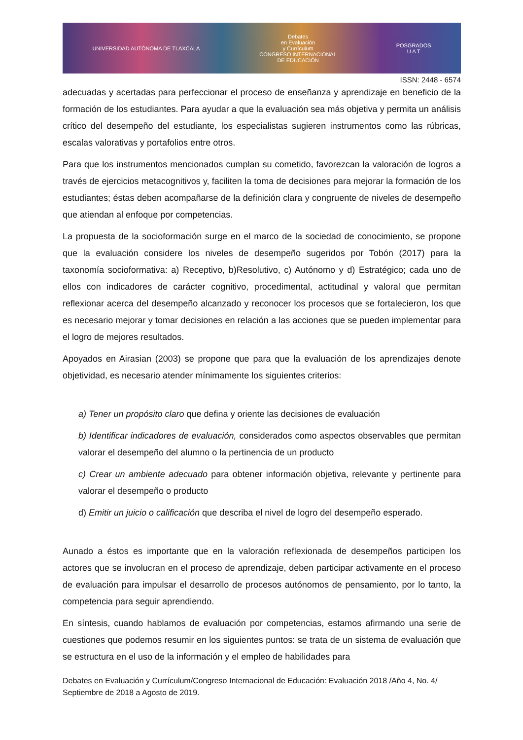UNIVERSIDAD AUTÓNOMA DE TLAXCALA Debates
en Evaluación
y Currículum
CONGRESO INTERNACIONAL
DE EDUCACIÓN POSGRADOS
U A T
ISSN: 2448 - 6574
adecuadas y acertadas para perfeccionar el proceso de enseñanza y aprendizaje en beneficio de la formación de los estudiantes. Para ayudar a que la evaluación sea más objetiva y permita un análisis crítico del desempeño del estudiante, los especialistas sugieren instrumentos como las rúbricas, escalas valorativas y portafolios entre otros.
Para que los instrumentos mencionados cumplan su cometido, favorezcan la valoración de logros a través de ejercicios metacognitivos y, faciliten la toma de decisiones para mejorar la formación de los estudiantes; éstas deben acompañarse de la definición clara y congruente de niveles de desempeño que atiendan al enfoque por competencias.
La propuesta de la socioformación surge en el marco de la sociedad de conocimiento, se propone que la evaluación considere los niveles de desempeño sugeridos por Tobón (2017) para la taxonomía socioformativa: a) Receptivo, b)Resolutivo, c) Autónomo y d) Estratégico; cada uno de ellos con indicadores de carácter cognitivo, procedimental, actitudinal y valoral que permitan reflexionar acerca del desempeño alcanzado y reconocer los procesos que se fortalecieron, los que es necesario mejorar y tomar decisiones en relación a las acciones que se pueden implementar para el logro de mejores resultados.
Apoyados en Airasian (2003) se propone que para que la evaluación de los aprendizajes denote objetividad, es necesario atender mínimamente los siguientes criterios:
a) Tener un propósito claro que defina y oriente las decisiones de evaluación
b) Identificar indicadores de evaluación, considerados como aspectos observables que permitan valorar el desempeño del alumno o la pertinencia de un producto
c) Crear un ambiente adecuado para obtener información objetiva, relevante y pertinente para valorar el desempeño o producto
d) Emitir un juicio o calificación que describa el nivel de logro del desempeño esperado.
Aunado a éstos es importante que en la valoración reflexionada de desempeños participen los actores que se involucran en el proceso de aprendizaje, deben participar activamente en el proceso de evaluación para impulsar el desarrollo de procesos autónomos de pensamiento, por lo tanto, la competencia para seguir aprendiendo.
En síntesis, cuando hablamos de evaluación por competencias, estamos afirmando una serie de cuestiones que podemos resumir en los siguientes puntos: se trata de un sistema de evaluación que se estructura en el uso de la información y el empleo de habilidades para
Debates en Evaluación y Currículum/Congreso Internacional de Educación: Evaluación 2018 /Año 4, No. 4/ Septiembre de 2018 a Agosto de 2019.